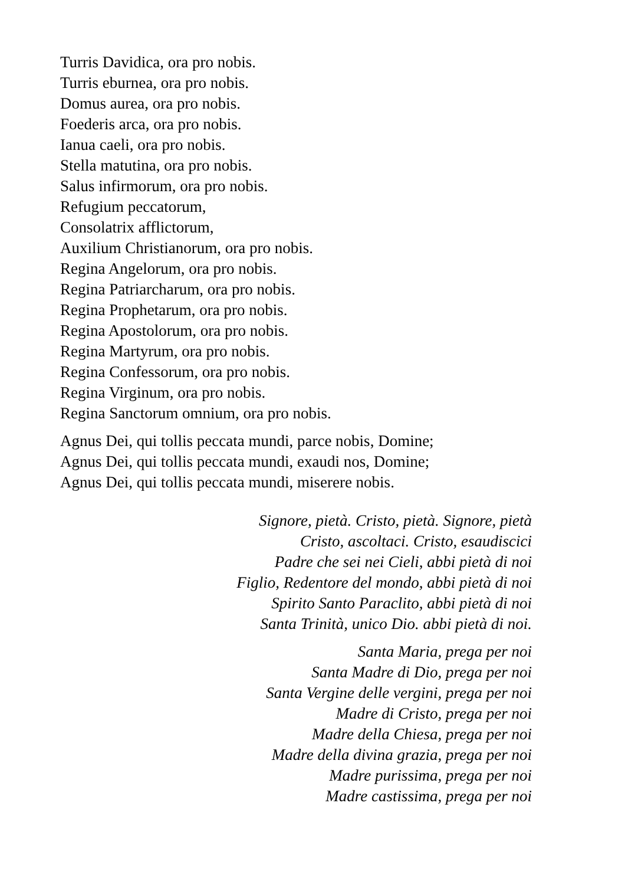Turris Davidica, ora pro nobis.
Turris eburnea, ora pro nobis.
Domus aurea, ora pro nobis.
Foederis arca, ora pro nobis.
Ianua caeli, ora pro nobis.
Stella matutina, ora pro nobis.
Salus infirmorum, ora pro nobis.
Refugium peccatorum,
Consolatrix afflictorum,
Auxilium Christianorum, ora pro nobis.
Regina Angelorum, ora pro nobis.
Regina Patriarcharum, ora pro nobis.
Regina Prophetarum, ora pro nobis.
Regina Apostolorum, ora pro nobis.
Regina Martyrum, ora pro nobis.
Regina Confessorum, ora pro nobis.
Regina Virginum, ora pro nobis.
Regina Sanctorum omnium, ora pro nobis.
Agnus Dei, qui tollis peccata mundi, parce nobis, Domine;
Agnus Dei, qui tollis peccata mundi, exaudi nos, Domine;
Agnus Dei, qui tollis peccata mundi, miserere nobis.
Signore, pietà. Cristo, pietà. Signore, pietà
Cristo, ascoltaci. Cristo, esaudiscici
Padre che sei nei Cieli, abbi pietà di noi
Figlio, Redentore del mondo, abbi pietà di noi
Spirito Santo Paraclito, abbi pietà di noi
Santa Trinità, unico Dio. abbi pietà di noi.
Santa Maria, prega per noi
Santa Madre di Dio, prega per noi
Santa Vergine delle vergini, prega per noi
Madre di Cristo, prega per noi
Madre della Chiesa, prega per noi
Madre della divina grazia, prega per noi
Madre purissima, prega per noi
Madre castissima, prega per noi